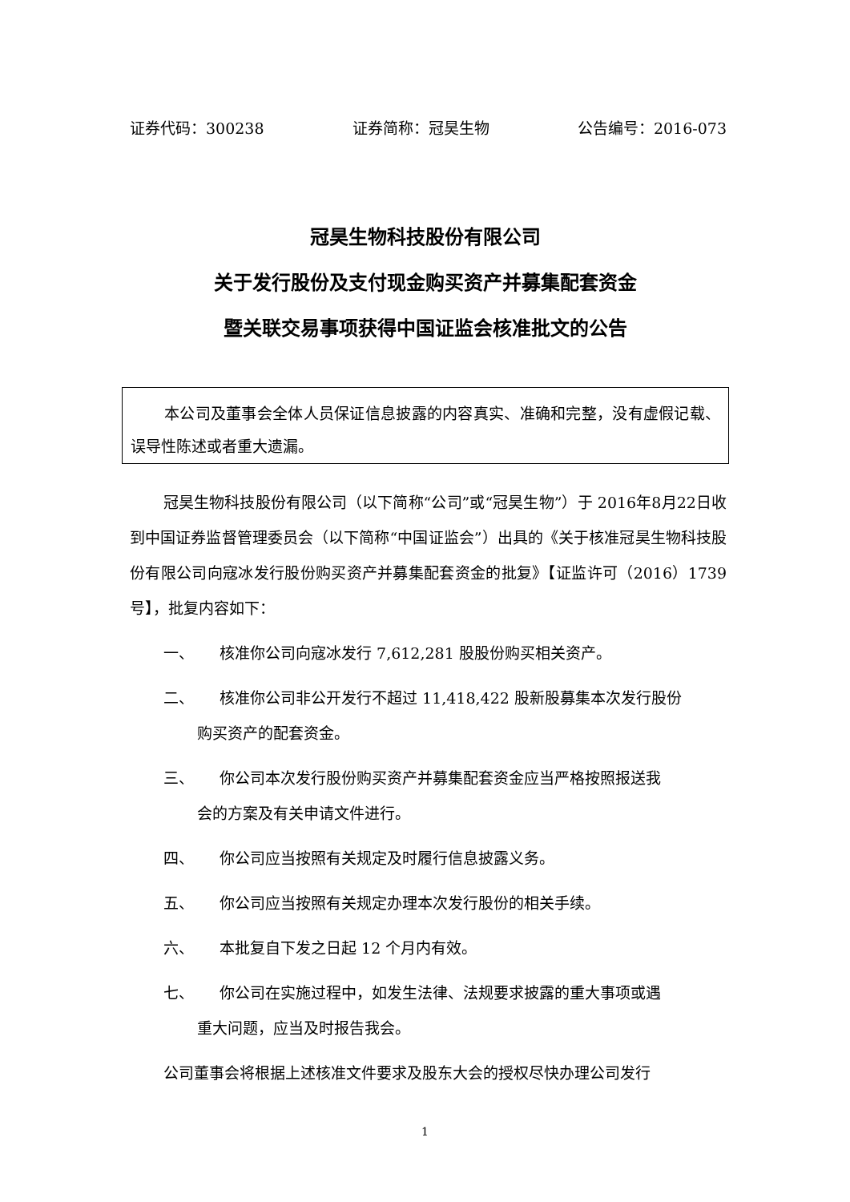证券代码：300238 证券简称：冠昊生物 公告编号：2016-073
冠昊生物科技股份有限公司
关于发行股份及支付现金购买资产并募集配套资金
暨关联交易事项获得中国证监会核准批文的公告
本公司及董事会全体人员保证信息披露的内容真实、准确和完整，没有虚假记载、误导性陈述或者重大遗漏。
冠昊生物科技股份有限公司（以下简称“公司”或“冠昊生物”）于 2016年8月22日收到中国证券监督管理委员会（以下简称“中国证监会”）出具的《关于核准冠昊生物科技股份有限公司向寇冰发行股份购买资产并募集配套资金的批复》【证监许可（2016）1739号】，批复内容如下：
一、 核准你公司向寇冰发行 7,612,281 股股份购买相关资产。
二、 核准你公司非公开发行不超过 11,418,422 股新股募集本次发行股份
购买资产的配套资金。
三、 你公司本次发行股份购买资产并募集配套资金应当严格按照报送我
会的方案及有关申请文件进行。
四、 你公司应当按照有关规定及时履行信息披露义务。
五、 你公司应当按照有关规定办理本次发行股份的相关手续。
六、 本批复自下发之日起 12 个月内有效。
七、 你公司在实施过程中，如发生法律、法规要求披露的重大事项或遇
重大问题，应当及时报告我会。
公司董事会将根据上述核准文件要求及股东大会的授权尽快办理公司发行
1